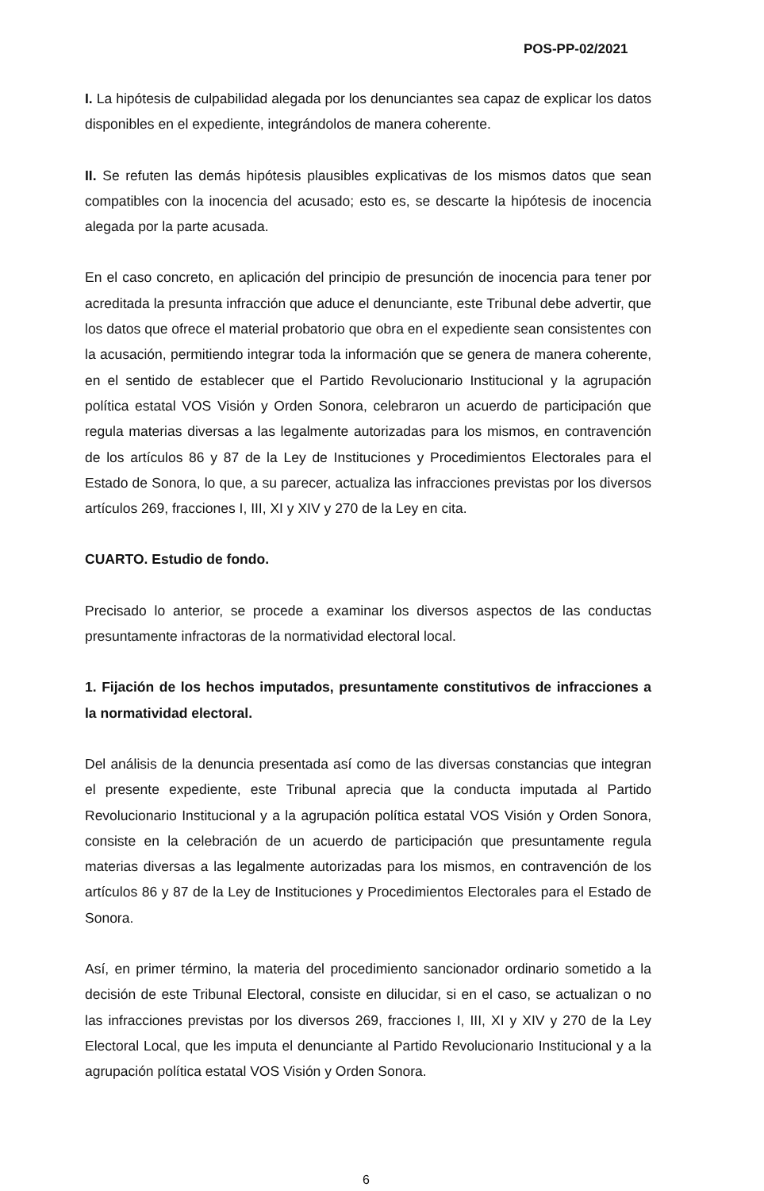POS-PP-02/2021
I. La hipótesis de culpabilidad alegada por los denunciantes sea capaz de explicar los datos disponibles en el expediente, integrándolos de manera coherente.
II. Se refuten las demás hipótesis plausibles explicativas de los mismos datos que sean compatibles con la inocencia del acusado; esto es, se descarte la hipótesis de inocencia alegada por la parte acusada.
En el caso concreto, en aplicación del principio de presunción de inocencia para tener por acreditada la presunta infracción que aduce el denunciante, este Tribunal debe advertir, que los datos que ofrece el material probatorio que obra en el expediente sean consistentes con la acusación, permitiendo integrar toda la información que se genera de manera coherente, en el sentido de establecer que el Partido Revolucionario Institucional y la agrupación política estatal VOS Visión y Orden Sonora, celebraron un acuerdo de participación que regula materias diversas a las legalmente autorizadas para los mismos, en contravención de los artículos 86 y 87 de la Ley de Instituciones y Procedimientos Electorales para el Estado de Sonora, lo que, a su parecer, actualiza las infracciones previstas por los diversos artículos 269, fracciones I, III, XI y XIV y 270 de la Ley en cita.
CUARTO. Estudio de fondo.
Precisado lo anterior, se procede a examinar los diversos aspectos de las conductas presuntamente infractoras de la normatividad electoral local.
1. Fijación de los hechos imputados, presuntamente constitutivos de infracciones a la normatividad electoral.
Del análisis de la denuncia presentada así como de las diversas constancias que integran el presente expediente, este Tribunal aprecia que la conducta imputada al Partido Revolucionario Institucional y a la agrupación política estatal VOS Visión y Orden Sonora, consiste en la celebración de un acuerdo de participación que presuntamente regula materias diversas a las legalmente autorizadas para los mismos, en contravención de los artículos 86 y 87 de la Ley de Instituciones y Procedimientos Electorales para el Estado de Sonora.
Así, en primer término, la materia del procedimiento sancionador ordinario sometido a la decisión de este Tribunal Electoral, consiste en dilucidar, si en el caso, se actualizan o no las infracciones previstas por los diversos 269, fracciones I, III, XI y XIV y 270 de la Ley Electoral Local, que les imputa el denunciante al Partido Revolucionario Institucional y a la agrupación política estatal VOS Visión y Orden Sonora.
6